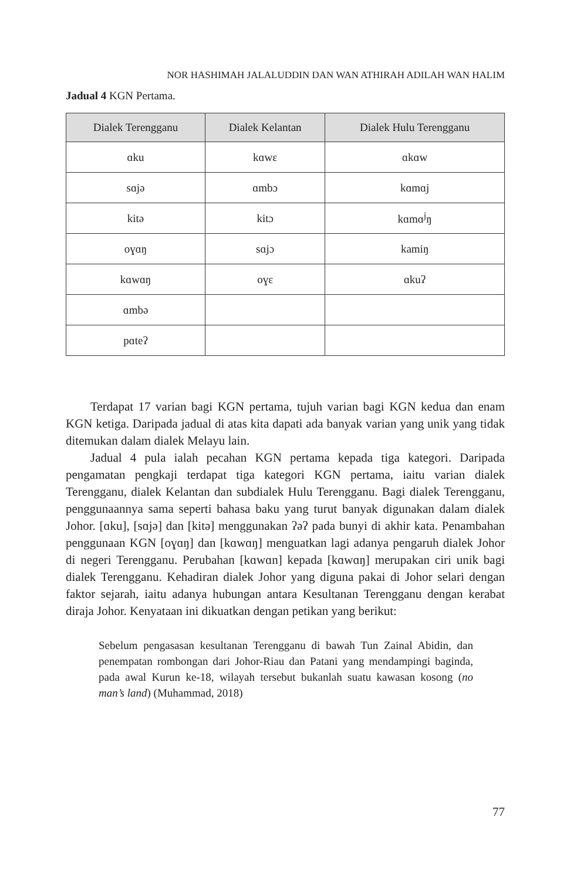NOR HASHIMAH JALALUDDIN DAN WAN ATHIRAH ADILAH WAN HALIM
Jadual 4 KGN Pertama.
| Dialek Terengganu | Dialek Kelantan | Dialek Hulu Terengganu |
| --- | --- | --- |
| ɑku | kɑwɛ | ɑkɑw |
| sɑjə | ɑmbɔ | kɑmɑj |
| kitə | kitɔ | kɑmɑ<sup>j</sup>ŋ |
| oɣɑŋ | sɑjɔ | kamiŋ |
| kɑwɑŋ | oɣɛ | ɑkuʔ |
| ɑmbə | | |
| pɑteʔ | | |
Terdapat 17 varian bagi KGN pertama, tujuh varian bagi KGN kedua dan enam KGN ketiga. Daripada jadual di atas kita dapati ada banyak varian yang unik yang tidak ditemukan dalam dialek Melayu lain.
Jadual 4 pula ialah pecahan KGN pertama kepada tiga kategori. Daripada pengamatan pengkaji terdapat tiga kategori KGN pertama, iaitu varian dialek Terengganu, dialek Kelantan dan subdialek Hulu Terengganu. Bagi dialek Terengganu, penggunaannya sama seperti bahasa baku yang turut banyak digunakan dalam dialek Johor. [ɑku], [sɑjə] dan [kitə] menggunakan ʔəʔ pada bunyi di akhir kata. Penambahan penggunaan KGN [oɣɑŋ] dan [kɑwɑŋ] menguatkan lagi adanya pengaruh dialek Johor di negeri Terengganu. Perubahan [kɑwɑn] kepada [kɑwɑŋ] merupakan ciri unik bagi dialek Terengganu. Kehadiran dialek Johor yang diguna pakai di Johor selari dengan faktor sejarah, iaitu adanya hubungan antara Kesultanan Terengganu dengan kerabat diraja Johor. Kenyataan ini dikuatkan dengan petikan yang berikut:
Sebelum pengasasan kesultanan Terengganu di bawah Tun Zainal Abidin, dan penempatan rombongan dari Johor-Riau dan Patani yang mendampingi baginda, pada awal Kurun ke-18, wilayah tersebut bukanlah suatu kawasan kosong (no man’s land) (Muhammad, 2018)
77